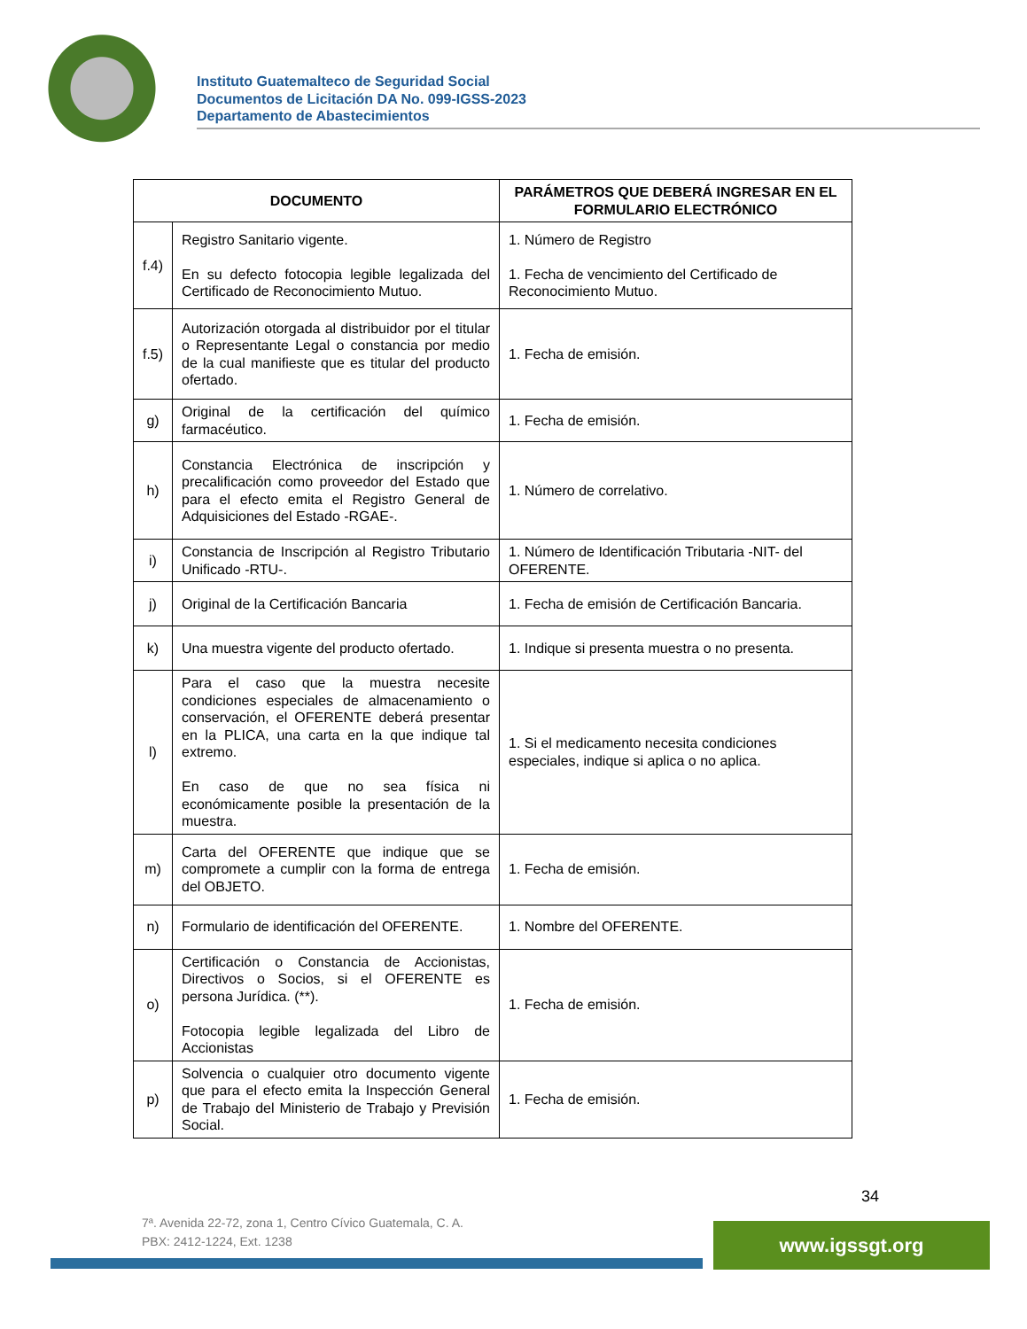Instituto Guatemalteco de Seguridad Social
Documentos de Licitación DA No. 099-IGSS-2023
Departamento de Abastecimientos
| DOCUMENTO | | PARÁMETROS QUE DEBERÁ INGRESAR EN EL FORMULARIO ELECTRÓNICO |
| --- | --- | --- |
| f.4) | Registro Sanitario vigente. En su defecto fotocopia legible legalizada del Certificado de Reconocimiento Mutuo. | 1. Número de Registro 1. Fecha de vencimiento del Certificado de Reconocimiento Mutuo. |
| f.5) | Autorización otorgada al distribuidor por el titular o Representante Legal o constancia por medio de la cual manifieste que es titular del producto ofertado. | 1. Fecha de emisión. |
| g) | Original de la certificación del químico farmacéutico. | 1. Fecha de emisión. |
| h) | Constancia Electrónica de inscripción y precalificación como proveedor del Estado que para el efecto emita el Registro General de Adquisiciones del Estado -RGAE-. | 1. Número de correlativo. |
| i) | Constancia de Inscripción al Registro Tributario Unificado -RTU-. | 1. Número de Identificación Tributaria -NIT- del OFERENTE. |
| j) | Original de la Certificación Bancaria | 1. Fecha de emisión de Certificación Bancaria. |
| k) | Una muestra vigente del producto ofertado. | 1. Indique si presenta muestra o no presenta. |
| l) | Para el caso que la muestra necesite condiciones especiales de almacenamiento o conservación, el OFERENTE deberá presentar en la PLICA, una carta en la que indique tal extremo. En caso de que no sea física ni económicamente posible la presentación de la muestra. | 1. Si el medicamento necesita condiciones especiales, indique si aplica o no aplica. |
| m) | Carta del OFERENTE que indique que se compromete a cumplir con la forma de entrega del OBJETO. | 1. Fecha de emisión. |
| n) | Formulario de identificación del OFERENTE. | 1. Nombre del OFERENTE. |
| o) | Certificación o Constancia de Accionistas, Directivos o Socios, si el OFERENTE es persona Jurídica. (**). Fotocopia legible legalizada del Libro de Accionistas | 1. Fecha de emisión. |
| p) | Solvencia o cualquier otro documento vigente que para el efecto emita la Inspección General de Trabajo del Ministerio de Trabajo y Previsión Social. | 1. Fecha de emisión. |
34
7ª. Avenida 22-72, zona 1, Centro Cívico Guatemala, C. A.
PBX: 2412-1224, Ext. 1238
www.igssgt.org